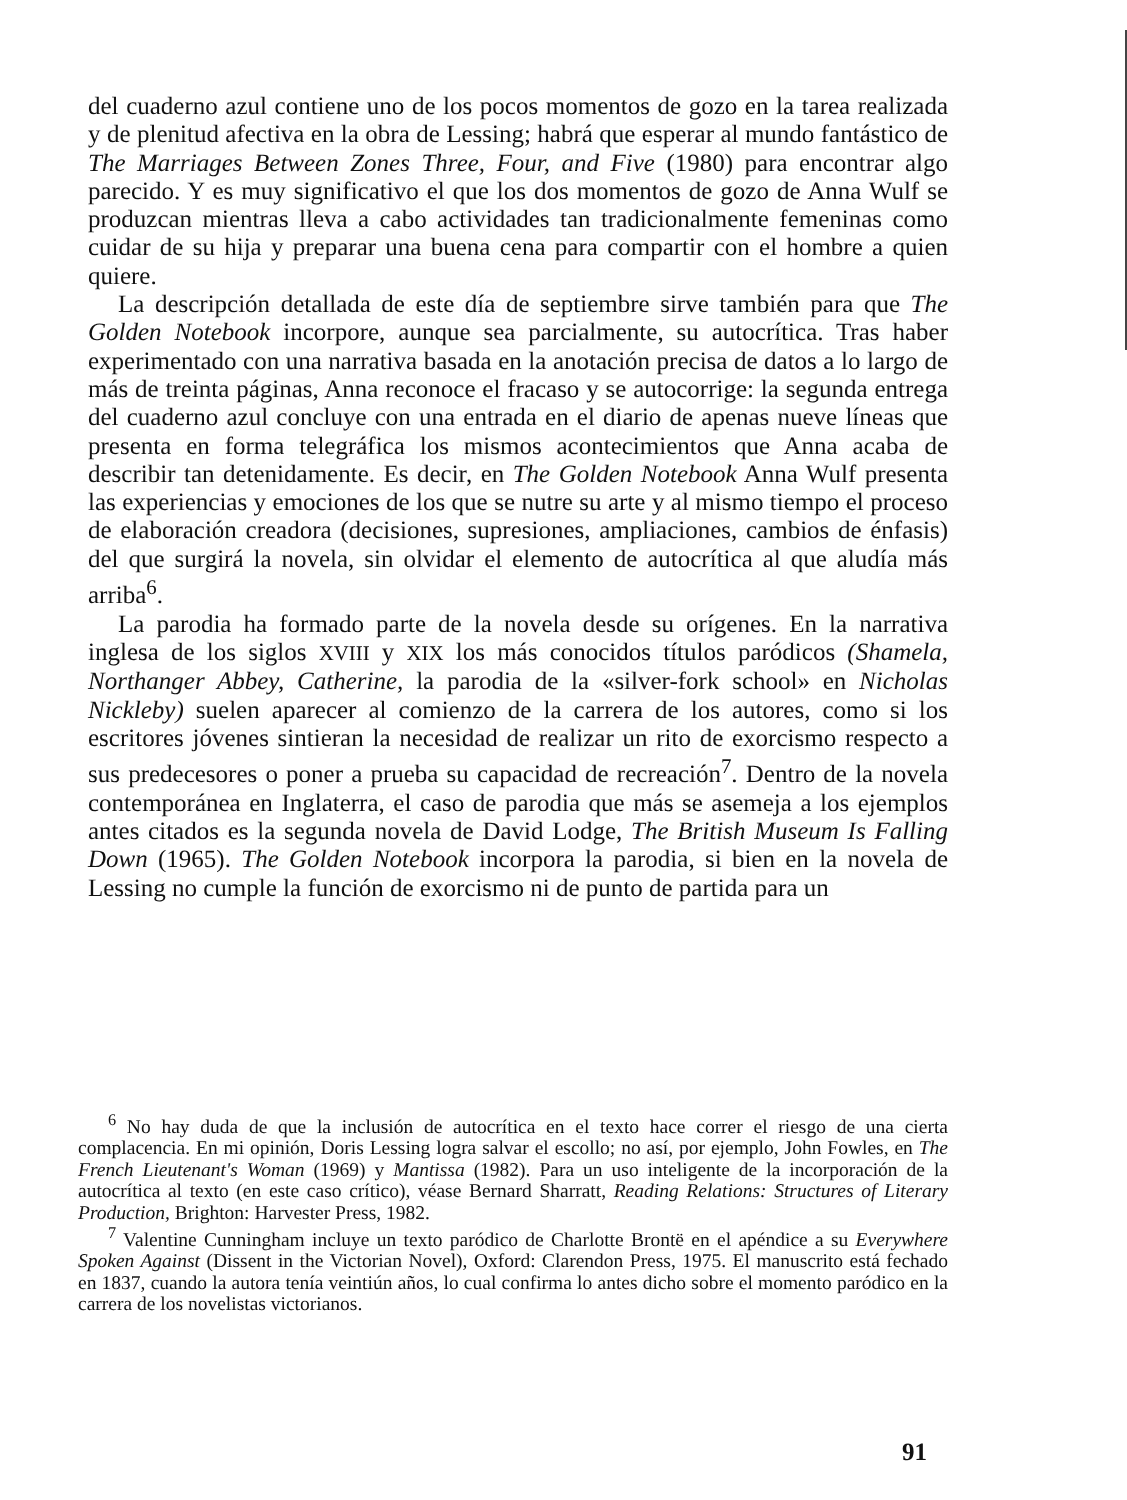del cuaderno azul contiene uno de los pocos momentos de gozo en la tarea realizada y de plenitud afectiva en la obra de Lessing; habrá que esperar al mundo fantástico de The Marriages Between Zones Three, Four, and Five (1980) para encontrar algo parecido. Y es muy significativo el que los dos momentos de gozo de Anna Wulf se produzcan mientras lleva a cabo actividades tan tradicionalmente femeninas como cuidar de su hija y preparar una buena cena para compartir con el hombre a quien quiere.
La descripción detallada de este día de septiembre sirve también para que The Golden Notebook incorpore, aunque sea parcialmente, su autocrítica. Tras haber experimentado con una narrativa basada en la anotación precisa de datos a lo largo de más de treinta páginas, Anna reconoce el fracaso y se autocorrige: la segunda entrega del cuaderno azul concluye con una entrada en el diario de apenas nueve líneas que presenta en forma telegráfica los mismos acontecimientos que Anna acaba de describir tan detenidamente. Es decir, en The Golden Notebook Anna Wulf presenta las experiencias y emociones de los que se nutre su arte y al mismo tiempo el proceso de elaboración creadora (decisiones, supresiones, ampliaciones, cambios de énfasis) del que surgirá la novela, sin olvidar el elemento de autocrítica al que aludía más arriba<sup>6</sup>.
La parodia ha formado parte de la novela desde su orígenes. En la narrativa inglesa de los siglos XVIII y XIX los más conocidos títulos paródicos (Shamela, Northanger Abbey, Catherine, la parodia de la «silver-fork school» en Nicholas Nickleby) suelen aparecer al comienzo de la carrera de los autores, como si los escritores jóvenes sintieran la necesidad de realizar un rito de exorcismo respecto a sus predecesores o poner a prueba su capacidad de recreación<sup>7</sup>. Dentro de la novela contemporánea en Inglaterra, el caso de parodia que más se asemeja a los ejemplos antes citados es la segunda novela de David Lodge, The British Museum Is Falling Down (1965). The Golden Notebook incorpora la parodia, si bien en la novela de Lessing no cumple la función de exorcismo ni de punto de partida para un
<sup>6</sup> No hay duda de que la inclusión de autocrítica en el texto hace correr el riesgo de una cierta complacencia. En mi opinión, Doris Lessing logra salvar el escollo; no así, por ejemplo, John Fowles, en The French Lieutenant's Woman (1969) y Mantissa (1982). Para un uso inteligente de la incorporación de la autocrítica al texto (en este caso crítico), véase Bernard Sharratt, Reading Relations: Structures of Literary Production, Brighton: Harvester Press, 1982.
<sup>7</sup> Valentine Cunningham incluye un texto paródico de Charlotte Brontë en el apéndice a su Everywhere Spoken Against (Dissent in the Victorian Novel), Oxford: Clarendon Press, 1975. El manuscrito está fechado en 1837, cuando la autora tenía veintiún años, lo cual confirma lo antes dicho sobre el momento paródico en la carrera de los novelistas victorianos.
91